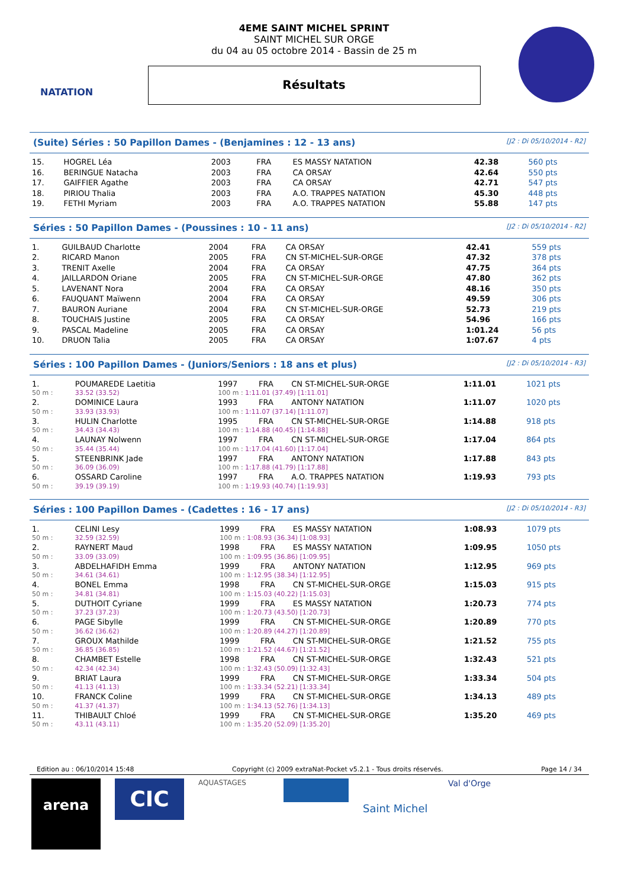NATATION
4EME SAINT MICHEL SPRINT
SAINT MICHEL SUR ORGE
du 04 au 05 octobre 2014 - Bassin de 25 m
Résultats
(Suite) Séries : 50 Papillon Dames - (Benjamines : 12 - 13 ans) [J2 : Di 05/10/2014 - R2]
| 15. | HOGREL Léa | 2003 | FRA | ES MASSY NATATION | 42.38 | 560 pts |
| 16. | BERINGUE Natacha | 2003 | FRA | CA ORSAY | 42.64 | 550 pts |
| 17. | GAIFFIER Agathe | 2003 | FRA | CA ORSAY | 42.71 | 547 pts |
| 18. | PIRIOU Thalia | 2003 | FRA | A.O. TRAPPES NATATION | 45.30 | 448 pts |
| 19. | FETHI Myriam | 2003 | FRA | A.O. TRAPPES NATATION | 55.88 | 147 pts |
Séries : 50 Papillon Dames - (Poussines : 10 - 11 ans) [J2 : Di 05/10/2014 - R2]
| 1. | GUILBAUD Charlotte | 2004 | FRA | CA ORSAY | 42.41 | 559 pts |
| 2. | RICARD Manon | 2005 | FRA | CN ST-MICHEL-SUR-ORGE | 47.32 | 378 pts |
| 3. | TRENIT Axelle | 2004 | FRA | CA ORSAY | 47.75 | 364 pts |
| 4. | JAILLARDON Oriane | 2005 | FRA | CN ST-MICHEL-SUR-ORGE | 47.80 | 362 pts |
| 5. | LAVENANT Nora | 2004 | FRA | CA ORSAY | 48.16 | 350 pts |
| 6. | FAUQUANT Maïwenn | 2004 | FRA | CA ORSAY | 49.59 | 306 pts |
| 7. | BAURON Auriane | 2004 | FRA | CN ST-MICHEL-SUR-ORGE | 52.73 | 219 pts |
| 8. | TOUCHAIS Justine | 2005 | FRA | CA ORSAY | 54.96 | 166 pts |
| 9. | PASCAL Madeline | 2005 | FRA | CA ORSAY | 1:01.24 | 56 pts |
| 10. | DRUON Talia | 2005 | FRA | CA ORSAY | 1:07.67 | 4 pts |
Séries : 100 Papillon Dames - (Juniors/Seniors : 18 ans et plus) [J2 : Di 05/10/2014 - R3]
| 1. | POUMAREDE Laetitia | 1997 | FRA | CN ST-MICHEL-SUR-ORGE | 1:11.01 | 1021 pts |
| 50 m : | 33.52 (33.52) | 100 m : 1:11.01 (37.49) [1:11.01] | | | | |
| 2. | DOMINICE Laura | 1993 | FRA | ANTONY NATATION | 1:11.07 | 1020 pts |
| 50 m : | 33.93 (33.93) | 100 m : 1:11.07 (37.14) [1:11.07] | | | | |
| 3. | HULIN Charlotte | 1995 | FRA | CN ST-MICHEL-SUR-ORGE | 1:14.88 | 918 pts |
| 50 m : | 34.43 (34.43) | 100 m : 1:14.88 (40.45) [1:14.88] | | | | |
| 4. | LAUNAY Nolwenn | 1997 | FRA | CN ST-MICHEL-SUR-ORGE | 1:17.04 | 864 pts |
| 50 m : | 35.44 (35.44) | 100 m : 1:17.04 (41.60) [1:17.04] | | | | |
| 5. | STEENBRINK Jade | 1997 | FRA | ANTONY NATATION | 1:17.88 | 843 pts |
| 50 m : | 36.09 (36.09) | 100 m : 1:17.88 (41.79) [1:17.88] | | | | |
| 6. | OSSARD Caroline | 1997 | FRA | A.O. TRAPPES NATATION | 1:19.93 | 793 pts |
| 50 m : | 39.19 (39.19) | 100 m : 1:19.93 (40.74) [1:19.93] | | | | |
Séries : 100 Papillon Dames - (Cadettes : 16 - 17 ans) [J2 : Di 05/10/2014 - R3]
| 1. | CELINI Lesy | 1999 | FRA | ES MASSY NATATION | 1:08.93 | 1079 pts |
| 50 m : | 32.59 (32.59) | 100 m : 1:08.93 (36.34) [1:08.93] | | | | |
| 2. | RAYNERT Maud | 1998 | FRA | ES MASSY NATATION | 1:09.95 | 1050 pts |
| 50 m : | 33.09 (33.09) | 100 m : 1:09.95 (36.86) [1:09.95] | | | | |
| 3. | ABDELHAFIDH Emma | 1999 | FRA | ANTONY NATATION | 1:12.95 | 969 pts |
| 50 m : | 34.61 (34.61) | 100 m : 1:12.95 (38.34) [1:12.95] | | | | |
| 4. | BONEL Emma | 1998 | FRA | CN ST-MICHEL-SUR-ORGE | 1:15.03 | 915 pts |
| 50 m : | 34.81 (34.81) | 100 m : 1:15.03 (40.22) [1:15.03] | | | | |
| 5. | DUTHOIT Cyriane | 1999 | FRA | ES MASSY NATATION | 1:20.73 | 774 pts |
| 50 m : | 37.23 (37.23) | 100 m : 1:20.73 (43.50) [1:20.73] | | | | |
| 6. | PAGE Sibylle | 1999 | FRA | CN ST-MICHEL-SUR-ORGE | 1:20.89 | 770 pts |
| 50 m : | 36.62 (36.62) | 100 m : 1:20.89 (44.27) [1:20.89] | | | | |
| 7. | GROUX Mathilde | 1999 | FRA | CN ST-MICHEL-SUR-ORGE | 1:21.52 | 755 pts |
| 50 m : | 36.85 (36.85) | 100 m : 1:21.52 (44.67) [1:21.52] | | | | |
| 8. | CHAMBET Estelle | 1998 | FRA | CN ST-MICHEL-SUR-ORGE | 1:32.43 | 521 pts |
| 50 m : | 42.34 (42.34) | 100 m : 1:32.43 (50.09) [1:32.43] | | | | |
| 9. | BRIAT Laura | 1999 | FRA | CN ST-MICHEL-SUR-ORGE | 1:33.34 | 504 pts |
| 50 m : | 41.13 (41.13) | 100 m : 1:33.34 (52.21) [1:33.34] | | | | |
| 10. | FRANCK Coline | 1999 | FRA | CN ST-MICHEL-SUR-ORGE | 1:34.13 | 489 pts |
| 50 m : | 41.37 (41.37) | 100 m : 1:34.13 (52.76) [1:34.13] | | | | |
| 11. | THIBAULT Chloé | 1999 | FRA | CN ST-MICHEL-SUR-ORGE | 1:35.20 | 469 pts |
| 50 m : | 43.11 (43.11) | 100 m : 1:35.20 (52.09) [1:35.20] | | | | |
Edition au : 06/10/2014 15:48 Copyright (c) 2009 extraNat-Pocket v5.2.1 - Tous droits réservés. Page 14 / 34
arena
CIC
AQUASTAGES
Saint Michel
Val d'Orge